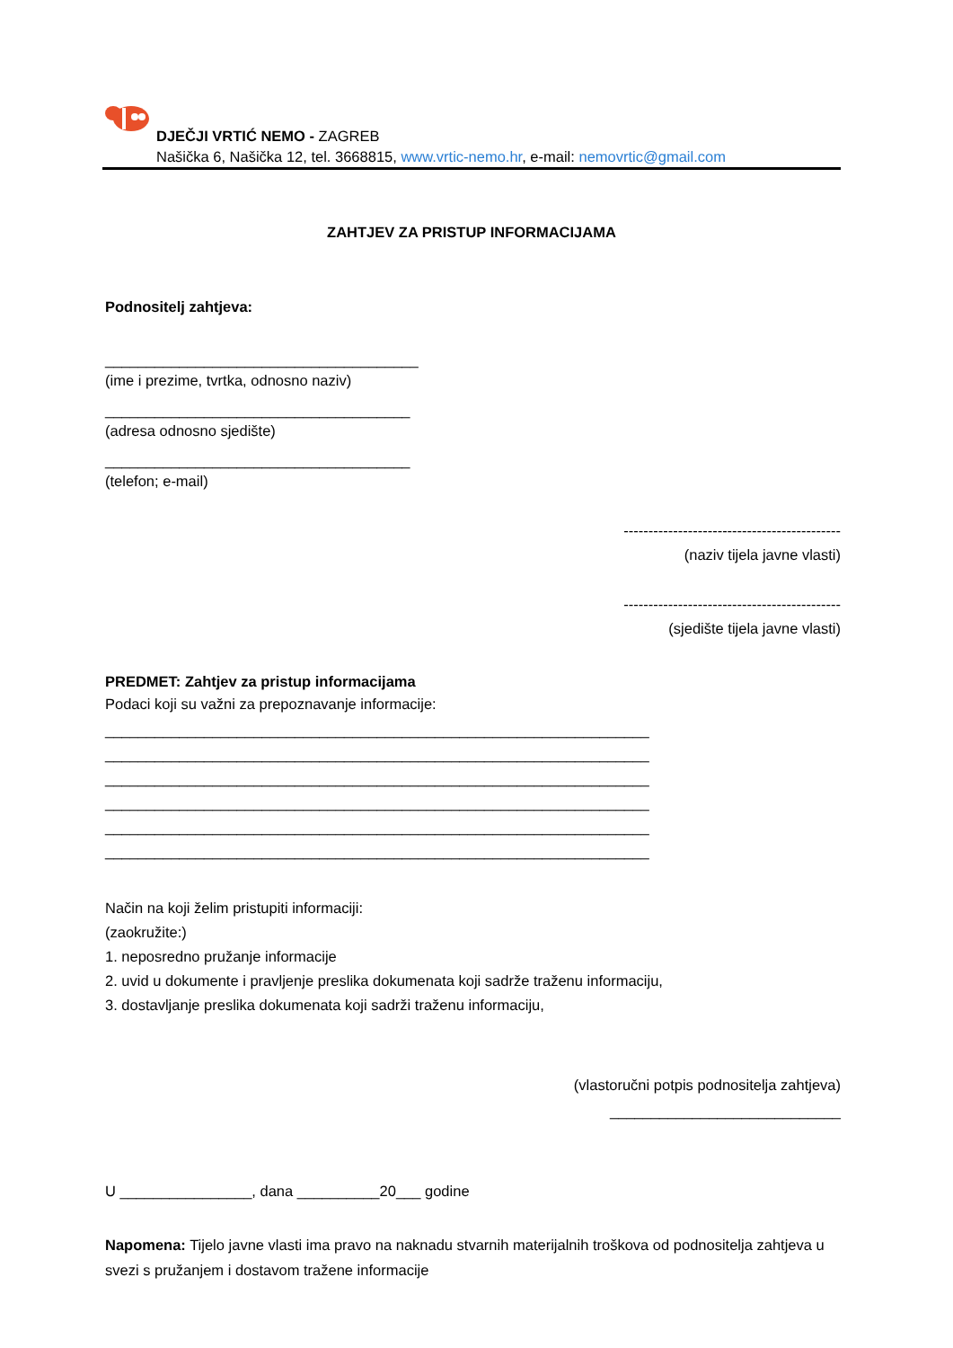DJEČJI VRTIĆ NEMO - ZAGREB
Našička 6, Našička 12, tel. 3668815, www.vrtic-nemo.hr, e-mail: nemovrtic@gmail.com
ZAHTJEV ZA PRISTUP INFORMACIJAMA
Podnositelj zahtjeva:
______________________________________
(ime i prezime, tvrtka, odnosno naziv)
_____________________________________
(adresa odnosno sjedište)
_____________________________________
(telefon; e-mail)
--------------------------------------------
(naziv tijela javne vlasti)
--------------------------------------------
(sjedište tijela javne vlasti)
PREDMET: Zahtjev za pristup informacijama
Podaci koji su važni za prepoznavanje informacije:
__________________________________________________________________
__________________________________________________________________
__________________________________________________________________
__________________________________________________________________
__________________________________________________________________
__________________________________________________________________
Način na koji želim pristupiti informaciji:
(zaokružite:)
1. neposredno pružanje informacije
2. uvid u dokumente i pravljenje preslika dokumenata koji sadrže traženu informaciju,
3. dostavljanje preslika dokumenata koji sadrži traženu informaciju,
(vlastoručni potpis podnositelja zahtjeva)
____________________________
U ________________, dana __________20___ godine
Napomena: Tijelo javne vlasti ima pravo na naknadu stvarnih materijalnih troškova od podnositelja zahtjeva u svezi s pružanjem i dostavom tražene informacije